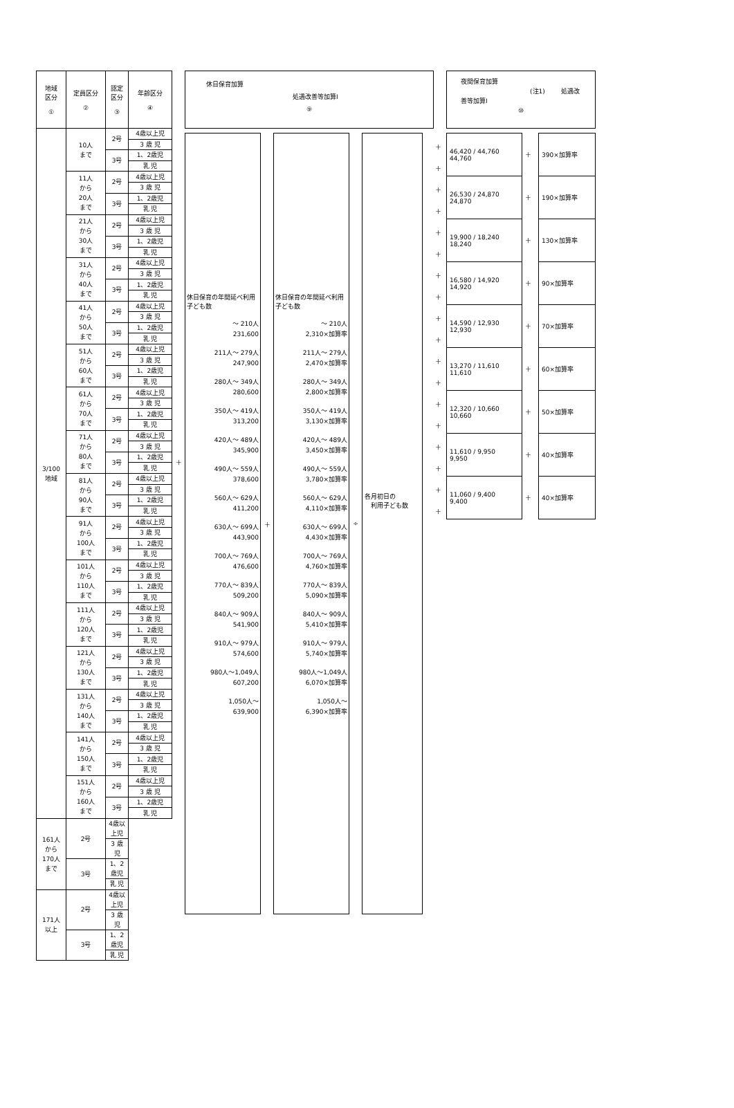| 地域 区分 ① | 定員区分 ② | 認定 区分 ③ | 年齢区分 ④ |
| --- | --- | --- | --- |
| 3/100 地域 | 10人 まで | 2号 | 4歳以上児 |
| | | | 3 歳 児 |
| | | 3号 | 1、2歳児 |
| | | | 乳 児 |
| | 11人 から 20人 まで | 2号 | 4歳以上児 |
| | | | 3 歳 児 |
| | | 3号 | 1、2歳児 |
| | | | 乳 児 |
| | 21人 から 30人 まで | 2号 | 4歳以上児 |
| | | | 3 歳 児 |
| | | 3号 | 1、2歳児 |
| | | | 乳 児 |
| | 31人 から 40人 まで | 2号 | 4歳以上児 |
| | | | 3 歳 児 |
| | | 3号 | 1、2歳児 |
| | | | 乳 児 |
| | 41人 から 50人 まで | 2号 | 4歳以上児 |
| | | | 3 歳 児 |
| | | 3号 | 1、2歳児 |
| | | | 乳 児 |
| | 51人 から 60人 まで | 2号 | 4歳以上児 |
| | | | 3 歳 児 |
| | | 3号 | 1、2歳児 |
| | | | 乳 児 |
| | 61人 から 70人 まで | 2号 | 4歳以上児 |
| | | | 3 歳 児 |
| | | 3号 | 1、2歳児 |
| | | | 乳 児 |
| | 71人 から 80人 まで | 2号 | 4歳以上児 |
| | | | 3 歳 児 |
| | | 3号 | 1、2歳児 |
| | | | 乳 児 |
| | 81人 から 90人 まで | 2号 | 4歳以上児 |
| | | | 3 歳 児 |
| | | 3号 | 1、2歳児 |
| | | | 乳 児 |
| | 91人 から 100人 まで | 2号 | 4歳以上児 |
| | | | 3 歳 児 |
| | | 3号 | 1、2歳児 |
| | | | 乳 児 |
| | 101人 から 110人 まで | 2号 | 4歳以上児 |
| | | | 3 歳 児 |
| | | 3号 | 1、2歳児 |
| | | | 乳 児 |
| | 111人 から 120人 まで | 2号 | 4歳以上児 |
| | | | 3 歳 児 |
| | | 3号 | 1、2歳児 |
| | | | 乳 児 |
| | 121人 から 130人 まで | 2号 | 4歳以上児 |
| | | | 3 歳 児 |
| | | 3号 | 1、2歳児 |
| | | | 乳 児 |
| | 131人 から 140人 まで | 2号 | 4歳以上児 |
| | | | 3 歳 児 |
| | | 3号 | 1、2歳児 |
| | | | 乳 児 |
| | 141人 から 150人 まで | 2号 | 4歳以上児 |
| | | | 3 歳 児 |
| | | 3号 | 1、2歳児 |
| | | | 乳 児 |
| | 151人 から 160人 まで | 2号 | 4歳以上児 |
| | | | 3 歳 児 |
| | | 3号 | 1、2歳児 |
| | | | 乳 児 |
| 161人 から 170人 まで | 2号 | 4歳以上児 | |
| | | 3 歳 児 | |
| | 3号 | 1、2歳児 | |
| | | 乳 児 | |
| 171人 以上 | 2号 | 4歳以上児 | |
| | | 3 歳 児 | |
| | 3号 | 1、2歳児 | |
| | | 乳 児 | |
＋
休日保育加算
処遇改善等加算Ⅰ
⑨
休日保育の年間延べ利用子ども数
～ 210人
231,600
211人～ 279人
247,900
280人～ 349人
280,600
350人～ 419人
313,200
420人～ 489人
345,900
490人～ 559人
378,600
560人～ 629人
411,200
630人～ 699人
443,900
700人～ 769人
476,600
770人～ 839人
509,200
840人～ 909人
541,900
910人～ 979人
574,600
980人～1,049人
607,200
1,050人～
639,900
＋
休日保育の年間延べ利用子ども数
～ 210人
2,310×加算率
211人～ 279人
2,470×加算率
280人～ 349人
2,800×加算率
350人～ 419人
3,130×加算率
420人～ 489人
3,450×加算率
490人～ 559人
3,780×加算率
560人～ 629人
4,110×加算率
630人～ 699人
4,430×加算率
700人～ 769人
4,760×加算率
770人～ 839人
5,090×加算率
840人～ 909人
5,410×加算率
910人～ 979人
5,740×加算率
980人～1,049人
6,070×加算率
1,050人～
6,390×加算率
÷
各月初日の
　利用子ども数
＋
＋
＋
＋
＋
＋
＋
＋
＋
＋
＋
＋
＋
＋
＋
＋
＋
＋
夜間保育加算
(注1) 処遇改善等加算Ⅰ
⑩
| 46,420 / 44,760 44,760 | ＋ | 390×加算率 |
| 26,530 / 24,870 24,870 | ＋ | 190×加算率 |
| 19,900 / 18,240 18,240 | ＋ | 130×加算率 |
| 16,580 / 14,920 14,920 | ＋ | 90×加算率 |
| 14,590 / 12,930 12,930 | ＋ | 70×加算率 |
| 13,270 / 11,610 11,610 | ＋ | 60×加算率 |
| 12,320 / 10,660 10,660 | ＋ | 50×加算率 |
| 11,610 / 9,950 9,950 | ＋ | 40×加算率 |
| 11,060 / 9,400 9,400 | ＋ | 40×加算率 |